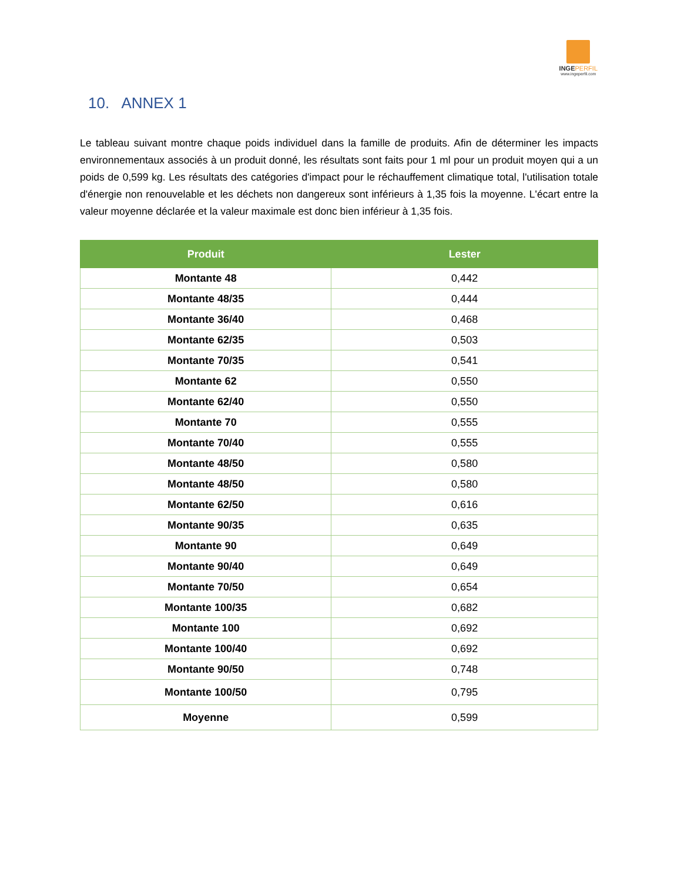INGEPERFIL
www.ingeperfil.com
10. ANNEX 1
Le tableau suivant montre chaque poids individuel dans la famille de produits. Afin de déterminer les impacts environnementaux associés à un produit donné, les résultats sont faits pour 1 ml pour un produit moyen qui a un poids de 0,599 kg. Les résultats des catégories d'impact pour le réchauffement climatique total, l'utilisation totale d'énergie non renouvelable et les déchets non dangereux sont inférieurs à 1,35 fois la moyenne. L'écart entre la valeur moyenne déclarée et la valeur maximale est donc bien inférieur à 1,35 fois.
| Produit | Lester |
| --- | --- |
| Montante 48 | 0,442 |
| Montante 48/35 | 0,444 |
| Montante 36/40 | 0,468 |
| Montante 62/35 | 0,503 |
| Montante 70/35 | 0,541 |
| Montante 62 | 0,550 |
| Montante 62/40 | 0,550 |
| Montante 70 | 0,555 |
| Montante 70/40 | 0,555 |
| Montante 48/50 | 0,580 |
| Montante 48/50 | 0,580 |
| Montante 62/50 | 0,616 |
| Montante 90/35 | 0,635 |
| Montante 90 | 0,649 |
| Montante 90/40 | 0,649 |
| Montante 70/50 | 0,654 |
| Montante 100/35 | 0,682 |
| Montante 100 | 0,692 |
| Montante 100/40 | 0,692 |
| Montante 90/50 | 0,748 |
| Montante 100/50 | 0,795 |
| Moyenne | 0,599 |